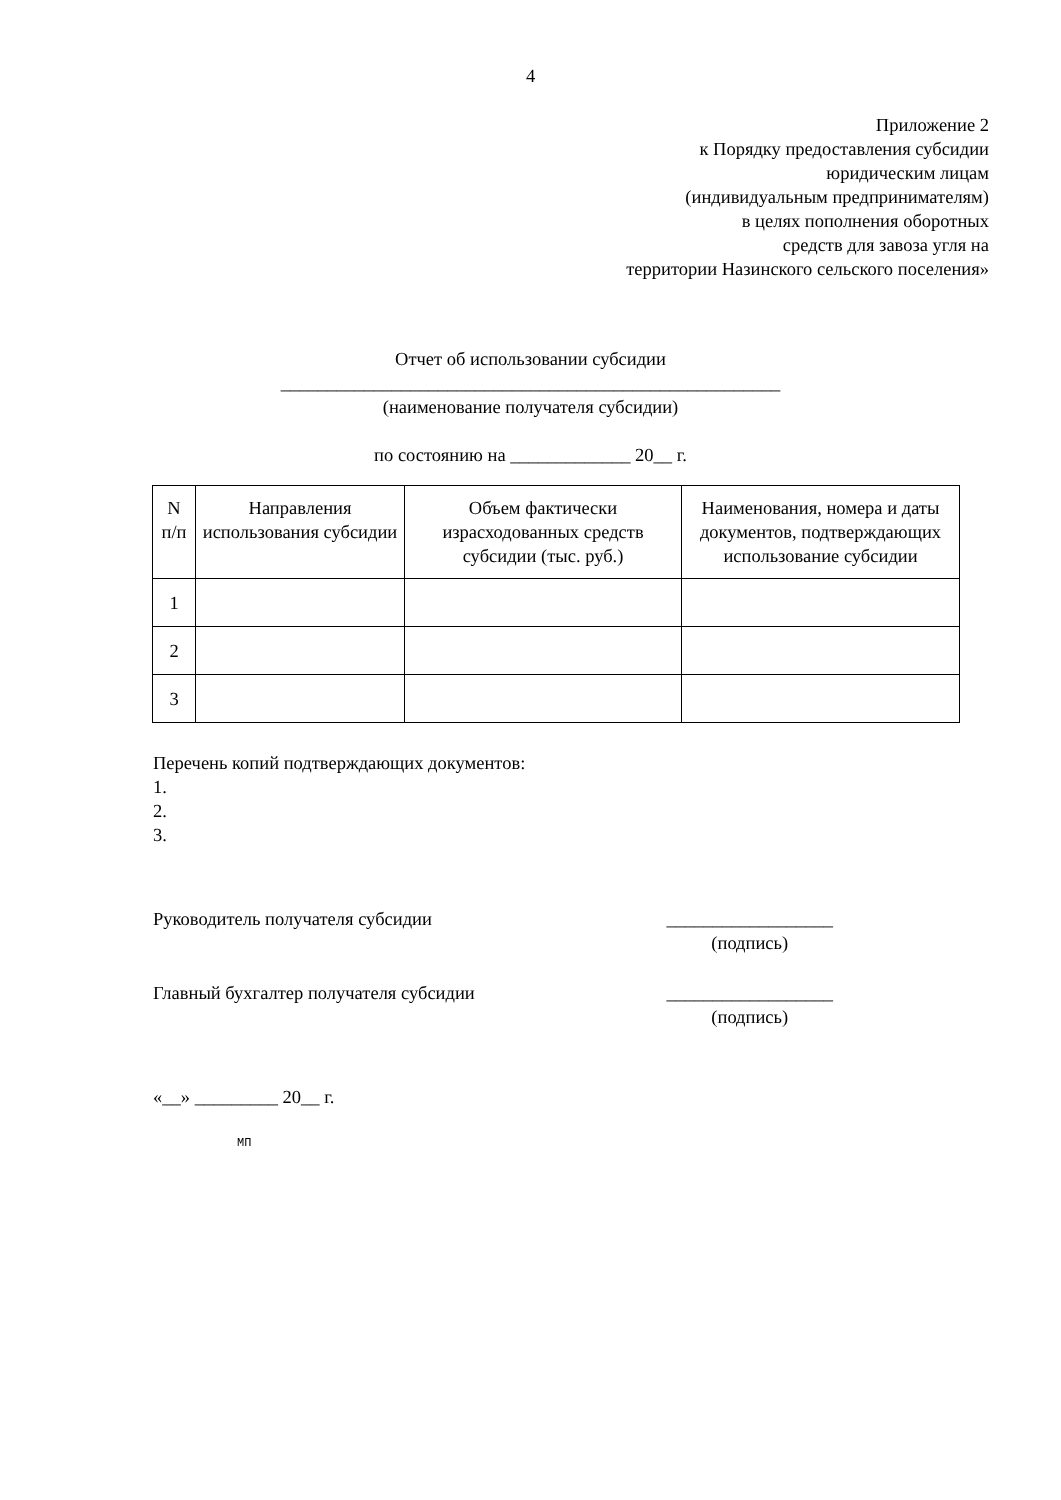4
Приложение 2
к Порядку предоставления субсидии
юридическим лицам
(индивидуальным предпринимателям)
в целях пополнения оборотных
средств для завоза угля на
территории Назинского сельского поселения»
Отчет об использовании субсидии
______________________________________________________
(наименование получателя субсидии)
по состоянию на _____________ 20__ г.
| N п/п | Направления использования субсидии | Объем фактически израсходованных средств субсидии (тыс. руб.) | Наименования, номера и даты документов, подтверждающих использование субсидии |
| --- | --- | --- | --- |
| 1 | | | |
| 2 | | | |
| 3 | | | |
Перечень копий подтверждающих документов:
1.
2.
3.
Руководитель получателя субсидии __________________
(подпись)
Главный бухгалтер получателя субсидии __________________
(подпись)
«__» _________ 20__ г.
МП